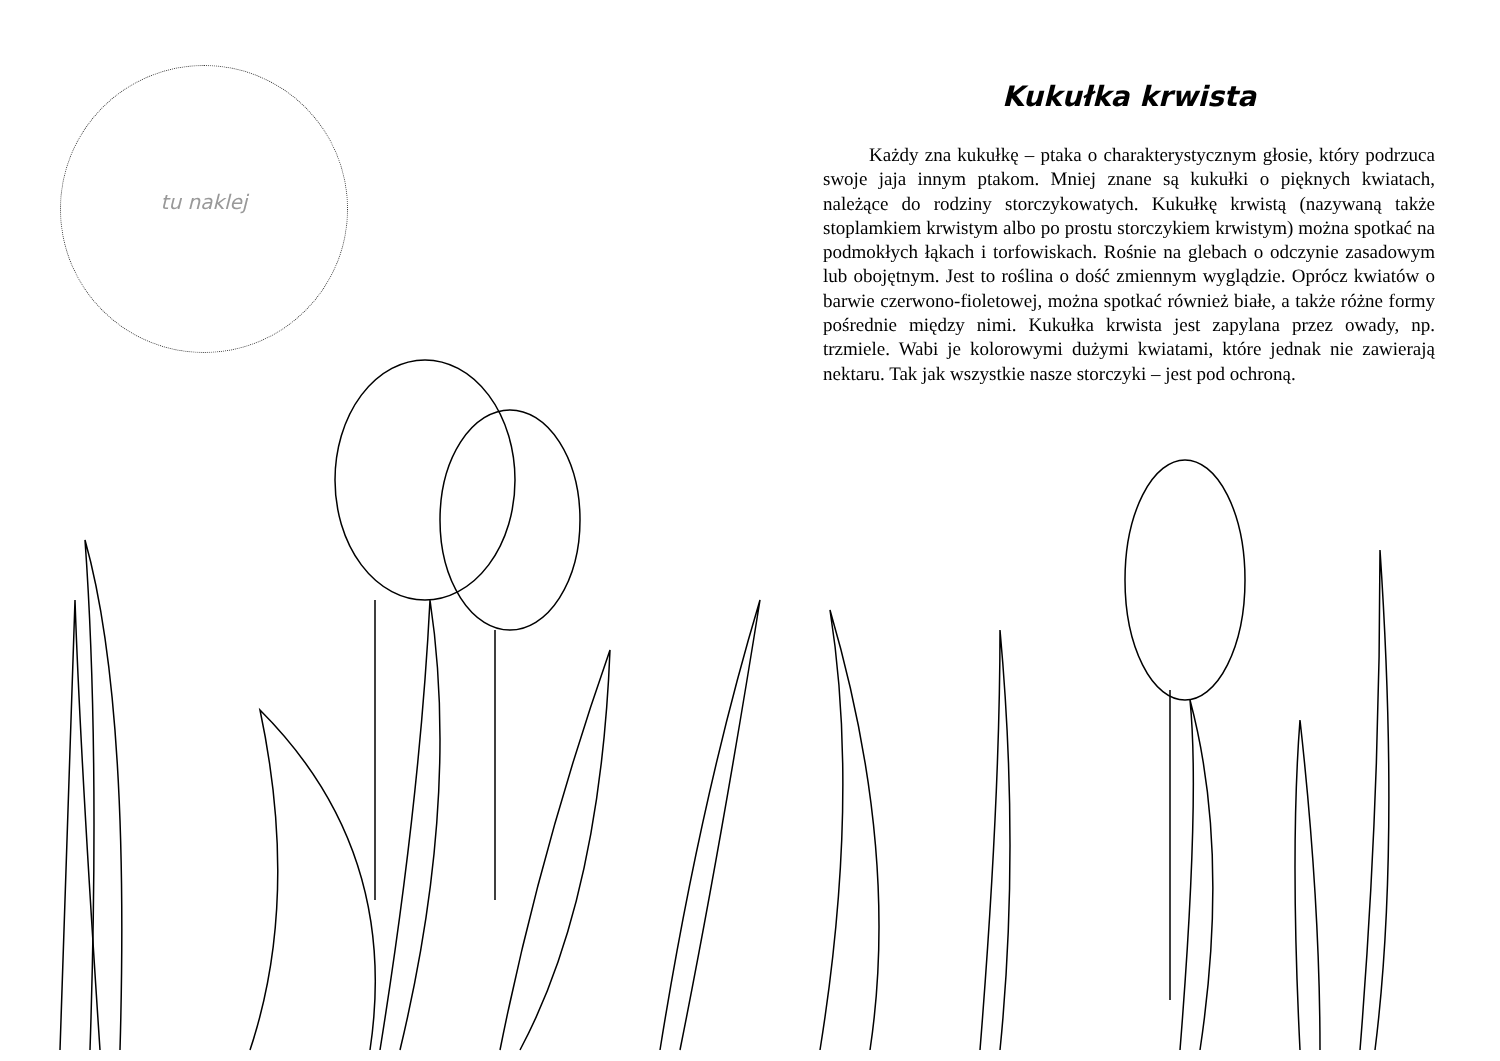tu naklej
Kukułka krwista
Każdy zna kukułkę – ptaka o charakterystycznym głosie, który podrzuca swoje jaja innym ptakom. Mniej znane są kukułki o pięknych kwiatach, należące do rodziny storczykowatych. Kukułkę krwistą (nazywaną także stoplamkiem krwistym albo po prostu storczykiem krwistym) można spotkać na podmokłych łąkach i torfowiskach. Rośnie na glebach o odczynie zasadowym lub obojętnym. Jest to roślina o dość zmiennym wyglądzie. Oprócz kwiatów o barwie czerwono-fioletowej, można spotkać również białe, a także różne formy pośrednie między nimi. Kukułka krwista jest zapylana przez owady, np. trzmiele. Wabi je kolorowymi dużymi kwiatami, które jednak nie zawierają nektaru. Tak jak wszystkie nasze storczyki – jest pod ochroną.